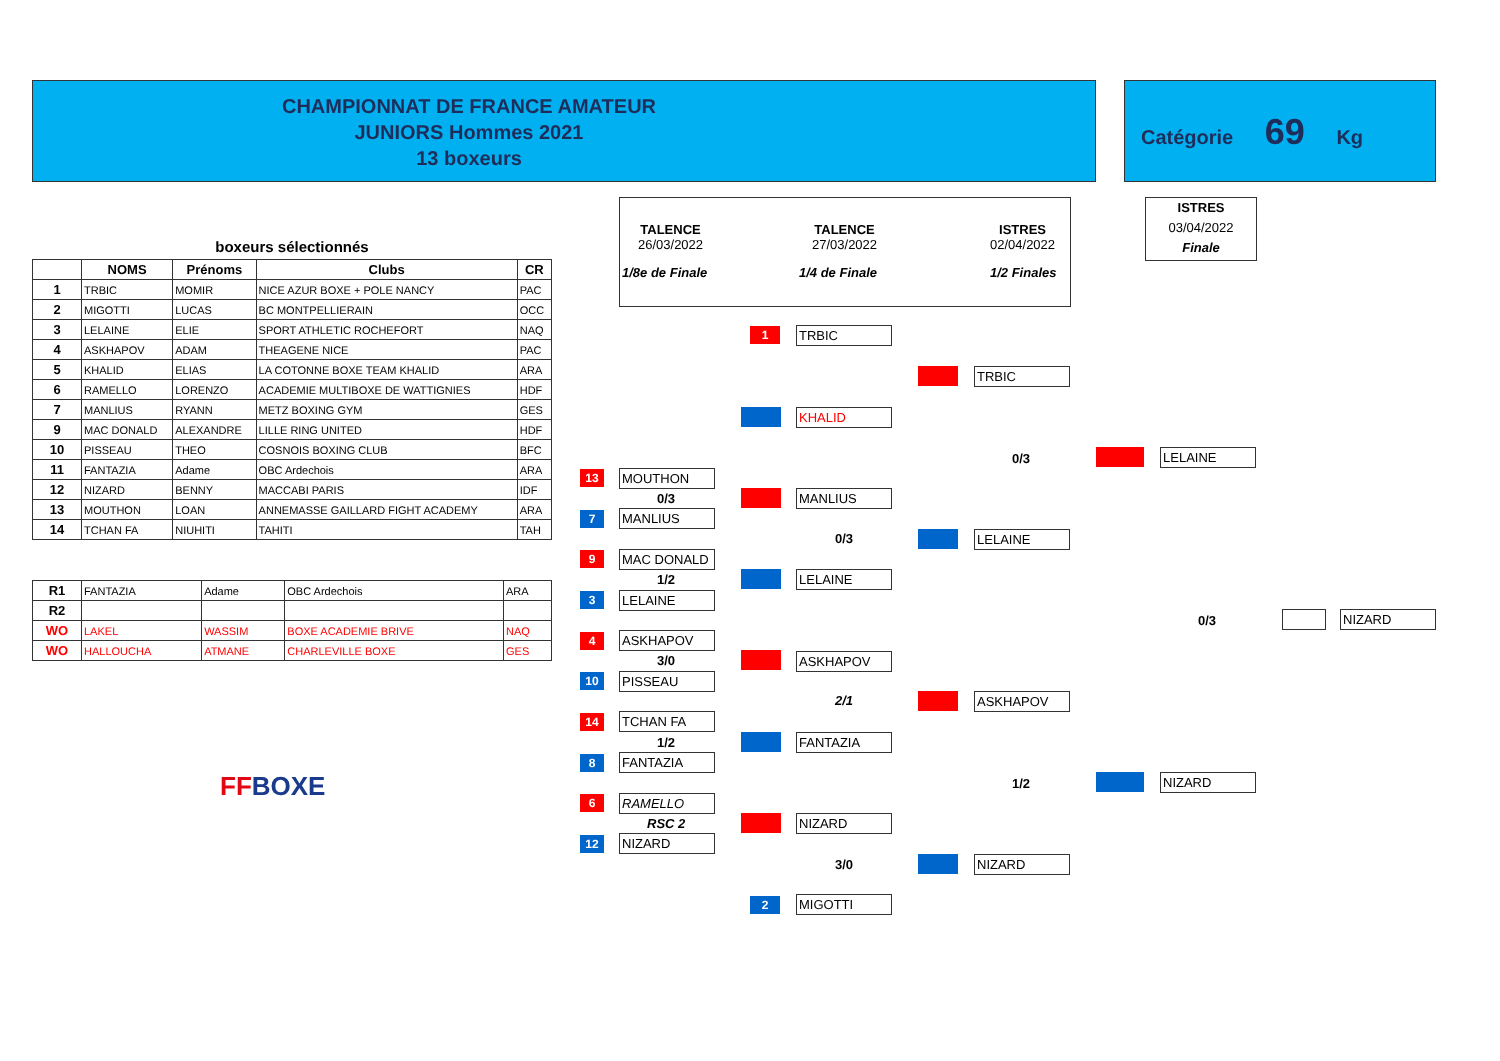CHAMPIONNAT DE FRANCE AMATEUR
JUNIORS Hommes 2021
13 boxeurs
Catégorie 69 Kg
boxeurs sélectionnés
| | NOMS | Prénoms | Clubs | CR |
| --- | --- | --- | --- | --- |
| 1 | TRBIC | MOMIR | NICE AZUR BOXE + POLE NANCY | PAC |
| 2 | MIGOTTI | LUCAS | BC MONTPELLIERAIN | OCC |
| 3 | LELAINE | ELIE | SPORT ATHLETIC ROCHEFORT | NAQ |
| 4 | ASKHAPOV | ADAM | THEAGENE NICE | PAC |
| 5 | KHALID | ELIAS | LA COTONNE BOXE TEAM KHALID | ARA |
| 6 | RAMELLO | LORENZO | ACADEMIE MULTIBOXE DE WATTIGNIES | HDF |
| 7 | MANLIUS | RYANN | METZ BOXING GYM | GES |
| 9 | MAC DONALD | ALEXANDRE | LILLE RING UNITED | HDF |
| 10 | PISSEAU | THEO | COSNOIS BOXING CLUB | BFC |
| 11 | FANTAZIA | Adame | OBC Ardechois | ARA |
| 12 | NIZARD | BENNY | MACCABI PARIS | IDF |
| 13 | MOUTHON | LOAN | ANNEMASSE GAILLARD FIGHT ACADEMY | ARA |
| 14 | TCHAN FA | NIUHITI | TAHITI | TAH |
| R1 | FANTAZIA | Adame | OBC Ardechois | ARA |
| R2 | | | | |
| WO | LAKEL | WASSIM | BOXE ACADEMIE BRIVE | NAQ |
| WO | HALLOUCHA | ATMANE | CHARLEVILLE BOXE | GES |
FFBOXE
TALENCE
26/03/2022
TALENCE
27/03/2022
ISTRES
02/04/2022
1/8e de Finale 1/4 de Finale 1/2 Finales
ISTRES
03/04/2022
Finale
13 MOUTHON
0/3
7 MANLIUS
9 MAC DONALD
1/2
3 LELAINE
4 ASKHAPOV
3/0
10 PISSEAU
14 TCHAN FA
1/2
8 FANTAZIA
6 RAMELLO
RSC 2
12 NIZARD
1 TRBIC
KHALID
MANLIUS
0/3
LELAINE
ASKHAPOV
2/1
FANTAZIA
NIZARD
3/0
2 MIGOTTI
TRBIC
0/3
LELAINE
ASKHAPOV
1/2
NIZARD
LELAINE
0/3
NIZARD
NIZARD